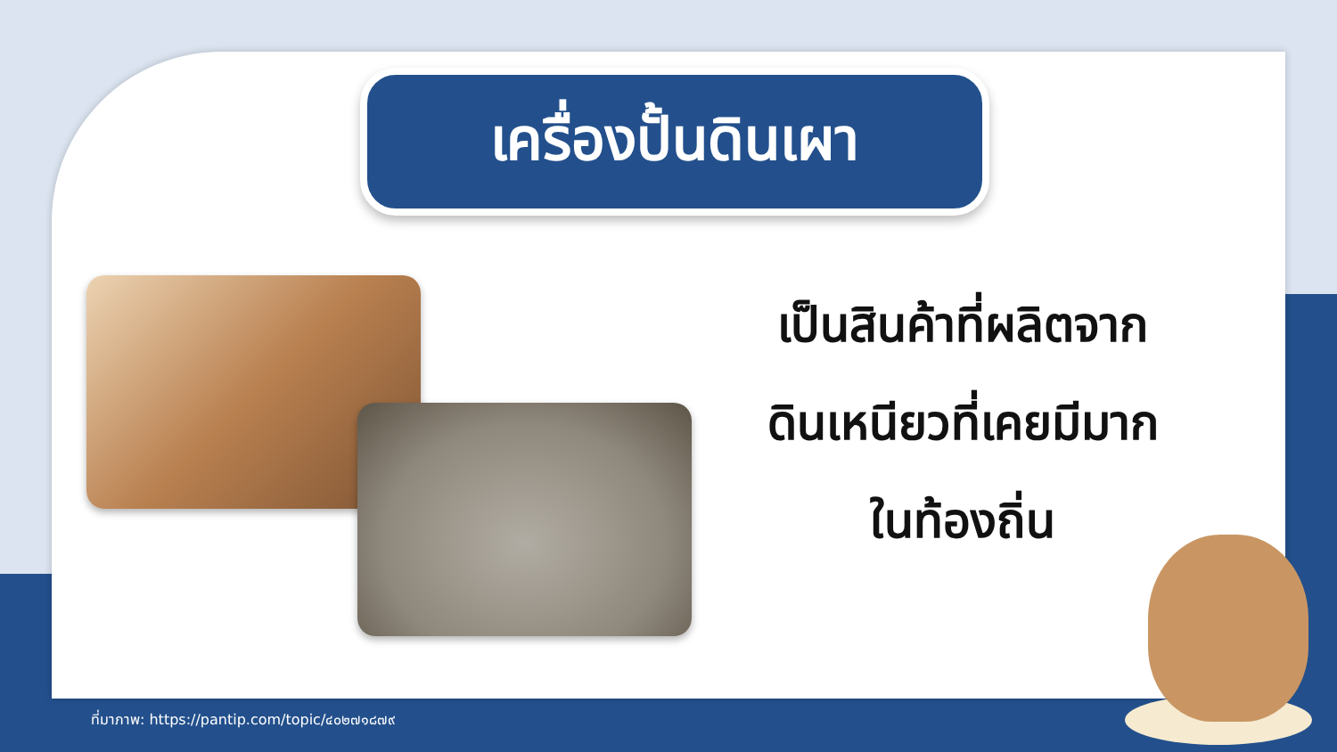เครื่องปั้นดินเผา
เป็นสินค้าที่ผลิตจาก
ดินเหนียวที่เคยมีมาก
ในท้องถิ่น
ที่มาภาพ: https://pantip.com/topic/๔๐๒๗๑๘๗๙